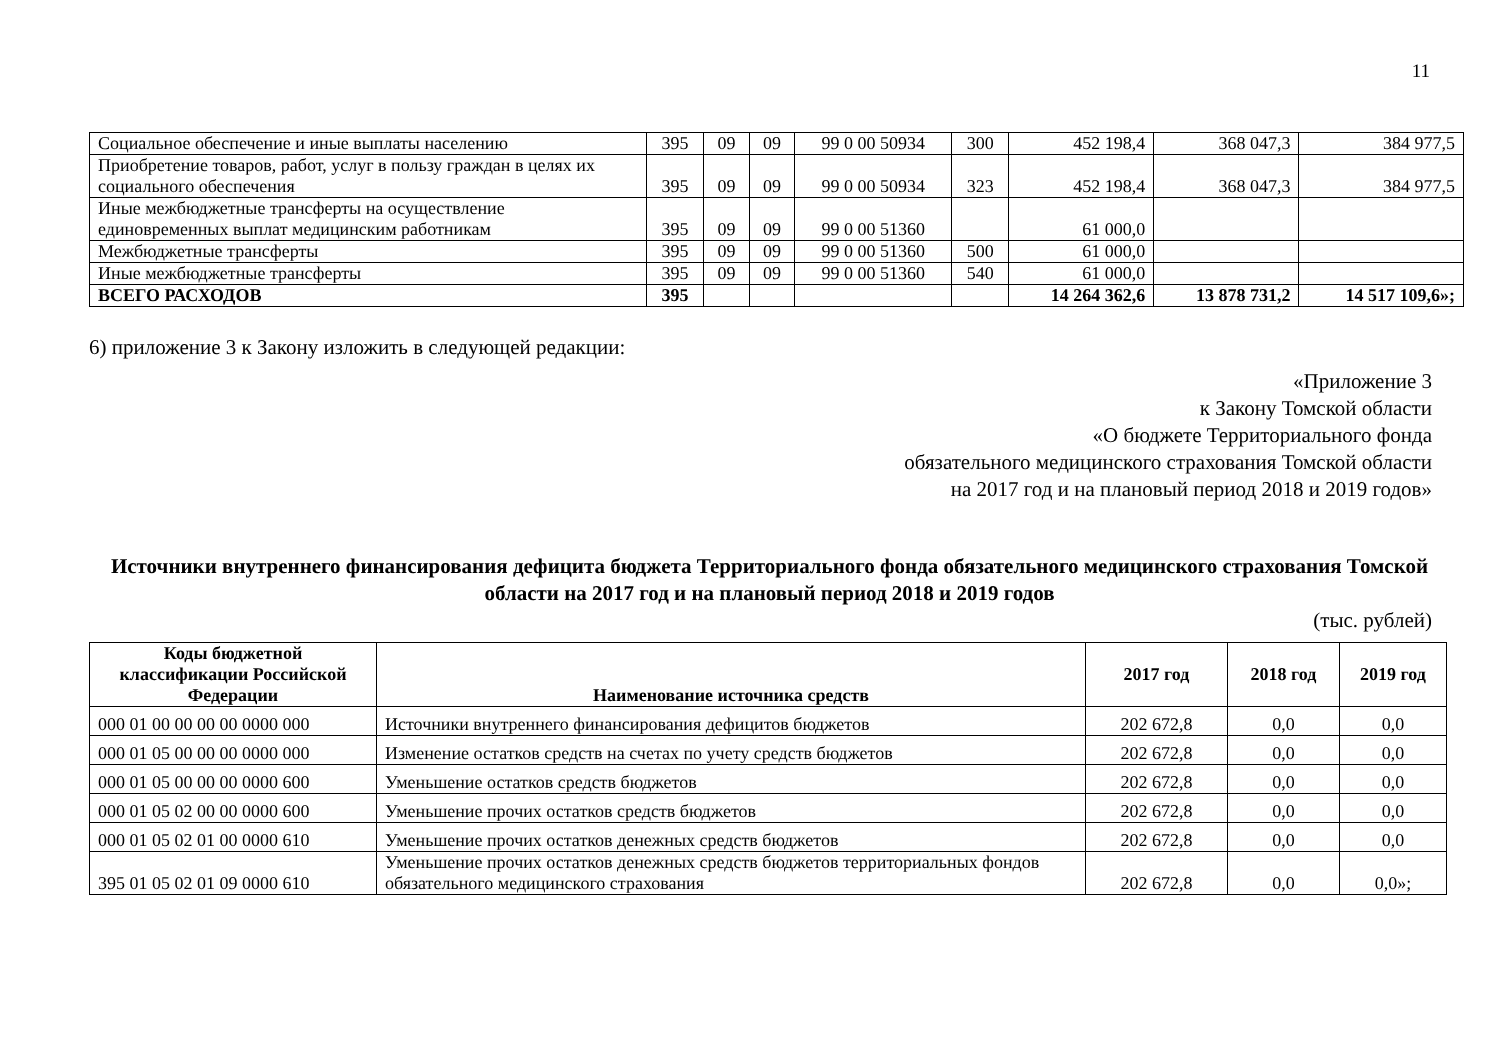11
| Социальное обеспечение и иные выплаты населению | 395 | 09 | 09 | 99 0 00 50934 | 300 | 452 198,4 | 368 047,3 | 384 977,5 |
| Приобретение товаров, работ, услуг в пользу граждан в целях их социального обеспечения | 395 | 09 | 09 | 99 0 00 50934 | 323 | 452 198,4 | 368 047,3 | 384 977,5 |
| Иные межбюджетные трансферты на осуществление единовременных выплат медицинским работникам | 395 | 09 | 09 | 99 0 00 51360 | | 61 000,0 | | |
| Межбюджетные трансферты | 395 | 09 | 09 | 99 0 00 51360 | 500 | 61 000,0 | | |
| Иные межбюджетные трансферты | 395 | 09 | 09 | 99 0 00 51360 | 540 | 61 000,0 | | |
| ВСЕГО РАСХОДОВ | 395 | | | | | 14 264 362,6 | 13 878 731,2 | 14 517 109,6»; |
6) приложение 3 к Закону изложить в следующей редакции:
«Приложение 3
к Закону Томской области
«О бюджете Территориального фонда
обязательного медицинского страхования Томской области
на 2017 год и на плановый период 2018 и 2019 годов»
Источники внутреннего финансирования дефицита бюджета Территориального фонда обязательного медицинского страхования Томской области на 2017 год и на плановый период 2018 и 2019 годов
(тыс. рублей)
| Коды бюджетной классификации Российской Федерации | Наименование источника средств | 2017 год | 2018 год | 2019 год |
| --- | --- | --- | --- | --- |
| 000 01 00 00 00 00 0000 000 | Источники внутреннего финансирования дефицитов бюджетов | 202 672,8 | 0,0 | 0,0 |
| 000 01 05 00 00 00 0000 000 | Изменение остатков средств на счетах по учету средств бюджетов | 202 672,8 | 0,0 | 0,0 |
| 000 01 05 00 00 00 0000 600 | Уменьшение остатков средств бюджетов | 202 672,8 | 0,0 | 0,0 |
| 000 01 05 02 00 00 0000 600 | Уменьшение прочих остатков средств бюджетов | 202 672,8 | 0,0 | 0,0 |
| 000 01 05 02 01 00 0000 610 | Уменьшение прочих остатков денежных средств бюджетов | 202 672,8 | 0,0 | 0,0 |
| 395 01 05 02 01 09 0000 610 | Уменьшение прочих остатков денежных средств бюджетов территориальных фондов обязательного медицинского страхования | 202 672,8 | 0,0 | 0,0»; |